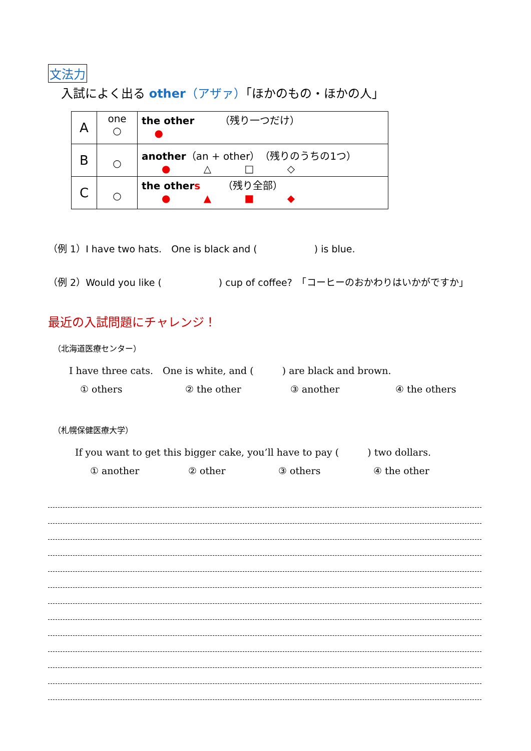文法力
入試によく出る other（アザァ）「ほかのもの・ほかの人」
| A | one ○ | the other （残り一つだけ） ● |
| B | ○ | another （an + other）（残りのうちの1つ） ● △ □ ◇ |
| C | ○ | the other s （残り全部） ● ▲ ■ ◆ |
（例 1）I have two hats.　One is black and (　　　　　　) is blue.
（例 2）Would you like (　　　　　　) cup of coffee?　「コーヒーのおかわりはいかがですか」
最近の入試問題にチャレンジ！
（北海道医療センター）
I have three cats.　One is white, and (　　　) are black and brown.
① others ② the other ③ another ④ the others
（札幌保健医療大学）
If you want to get this bigger cake, you’ll have to pay (　　　) two dollars.
① another ② other ③ others ④ the other